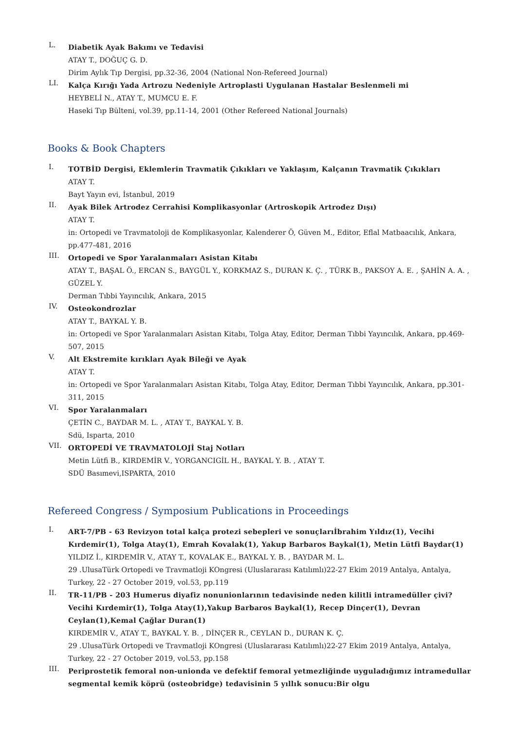L.
Diabetik Ayak Bakımı ve Tedavisi
ATAY T., DOĞUÇ G. D.
Dirim Aylık Tıp Dergisi, pp.32-36, 2004 (National Non-Refereed Journal)
LI.
Kalça Kırığı Yada Artrozu Nedeniyle Artroplasti Uygulanan Hastalar Beslenmeli mi
HEYBELİ N., ATAY T., MUMCU E. F.
Haseki Tıp Bülteni, vol.39, pp.11-14, 2001 (Other Refereed National Journals)
Books & Book Chapters
I.
TOTBİD Dergisi, Eklemlerin Travmatik Çıkıkları ve Yaklaşım, Kalçanın Travmatik Çıkıkları
ATAY T.
Bayt Yayın evi, İstanbul, 2019
II.
Ayak Bilek Artrodez Cerrahisi Komplikasyonlar (Artroskopik Artrodez Dışı)
ATAY T.
in: Ortopedi ve Travmatoloji de Komplikasyonlar, Kalenderer Ö, Güven M., Editor, Eflal Matbaacılık, Ankara, pp.477-481, 2016
III.
Ortopedi ve Spor Yaralanmaları Asistan Kitabı
ATAY T., BAŞAL Ö., ERCAN S., BAYGÜL Y., KORKMAZ S., DURAN K. Ç. , TÜRK B., PAKSOY A. E. , ŞAHİN A. A. , GÜZEL Y.
Derman Tıbbi Yayıncılık, Ankara, 2015
IV.
Osteokondrozlar
ATAY T., BAYKAL Y. B.
in: Ortopedi ve Spor Yaralanmaları Asistan Kitabı, Tolga Atay, Editor, Derman Tıbbi Yayıncılık, Ankara, pp.469-507, 2015
V.
Alt Ekstremite kırıkları Ayak Bileği ve Ayak
ATAY T.
in: Ortopedi ve Spor Yaralanmaları Asistan Kitabı, Tolga Atay, Editor, Derman Tıbbi Yayıncılık, Ankara, pp.301-311, 2015
VI.
Spor Yaralanmaları
ÇETİN C., BAYDAR M. L. , ATAY T., BAYKAL Y. B.
Sdü, Isparta, 2010
VII.
ORTOPEDİ VE TRAVMATOLOJİ Staj Notları
Metin Lütfi B., KIRDEMİR V., YORGANCIGİL H., BAYKAL Y. B. , ATAY T.
SDÜ Basımevi,ISPARTA, 2010
Refereed Congress / Symposium Publications in Proceedings
I.
ART-7/PB - 63 Revizyon total kalça protezi sebepleri ve sonuçlarıİbrahim Yıldız(1), Vecihi Kırdemir(1), Tolga Atay(1), Emrah Kovalak(1), Yakup Barbaros Baykal(1), Metin Lütfi Baydar(1)
YILDIZ İ., KIRDEMİR V., ATAY T., KOVALAK E., BAYKAL Y. B. , BAYDAR M. L.
29 .UlusaTürk Ortopedi ve Travmatloji KOngresi (Uluslararası Katılımlı)22-27 Ekim 2019 Antalya, Antalya, Turkey, 22 - 27 October 2019, vol.53, pp.119
II.
TR-11/PB - 203 Humerus diyafiz nonunionlarının tedavisinde neden kilitli intramedüller çivi?Vecihi Kırdemir(1), Tolga Atay(1),Yakup Barbaros Baykal(1), Recep Dinçer(1), Devran Ceylan(1),Kemal Çağlar Duran(1)
KIRDEMİR V., ATAY T., BAYKAL Y. B. , DİNÇER R., CEYLAN D., DURAN K. Ç.
29 .UlusaTürk Ortopedi ve Travmatloji KOngresi (Uluslararası Katılımlı)22-27 Ekim 2019 Antalya, Antalya, Turkey, 22 - 27 October 2019, vol.53, pp.158
III.
Periprostetik femoral non-unionda ve defektif femoral yetmezliğinde uyguladığımız intramedullar segmental kemik köprü (osteobridge) tedavisinin 5 yıllık sonucu:Bir olgu